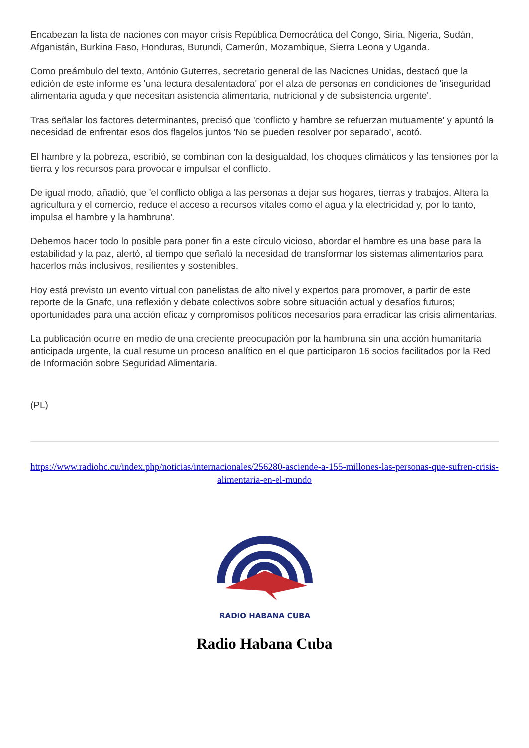Encabezan la lista de naciones con mayor crisis República Democrática del Congo, Siria, Nigeria, Sudán, Afganistán, Burkina Faso, Honduras, Burundi, Camerún, Mozambique, Sierra Leona y Uganda.
Como preámbulo del texto, António Guterres, secretario general de las Naciones Unidas, destacó que la edición de este informe es 'una lectura desalentadora' por el alza de personas en condiciones de 'inseguridad alimentaria aguda y que necesitan asistencia alimentaria, nutricional y de subsistencia urgente'.
Tras señalar los factores determinantes, precisó que 'conflicto y hambre se refuerzan mutuamente' y apuntó la necesidad de enfrentar esos dos flagelos juntos 'No se pueden resolver por separado', acotó.
El hambre y la pobreza, escribió, se combinan con la desigualdad, los choques climáticos y las tensiones por la tierra y los recursos para provocar e impulsar el conflicto.
De igual modo, añadió, que 'el conflicto obliga a las personas a dejar sus hogares, tierras y trabajos. Altera la agricultura y el comercio, reduce el acceso a recursos vitales como el agua y la electricidad y, por lo tanto, impulsa el hambre y la hambruna'.
Debemos hacer todo lo posible para poner fin a este círculo vicioso, abordar el hambre es una base para la estabilidad y la paz, alertó, al tiempo que señaló la necesidad de transformar los sistemas alimentarios para hacerlos más inclusivos, resilientes y sostenibles.
Hoy está previsto un evento virtual con panelistas de alto nivel y expertos para promover, a partir de este reporte de la Gnafc, una reflexión y debate colectivos sobre sobre situación actual y desafíos futuros; oportunidades para una acción eficaz y compromisos políticos necesarios para erradicar las crisis alimentarias.
La publicación ocurre en medio de una creciente preocupación por la hambruna sin una acción humanitaria anticipada urgente, la cual resume un proceso analítico en el que participaron 16 socios facilitados por la Red de Información sobre Seguridad Alimentaria.
(PL)
https://www.radiohc.cu/index.php/noticias/internacionales/256280-asciende-a-155-millones-las-personas-que-sufren-crisis-alimentaria-en-el-mundo
RADIO HABANA CUBA
Radio Habana Cuba